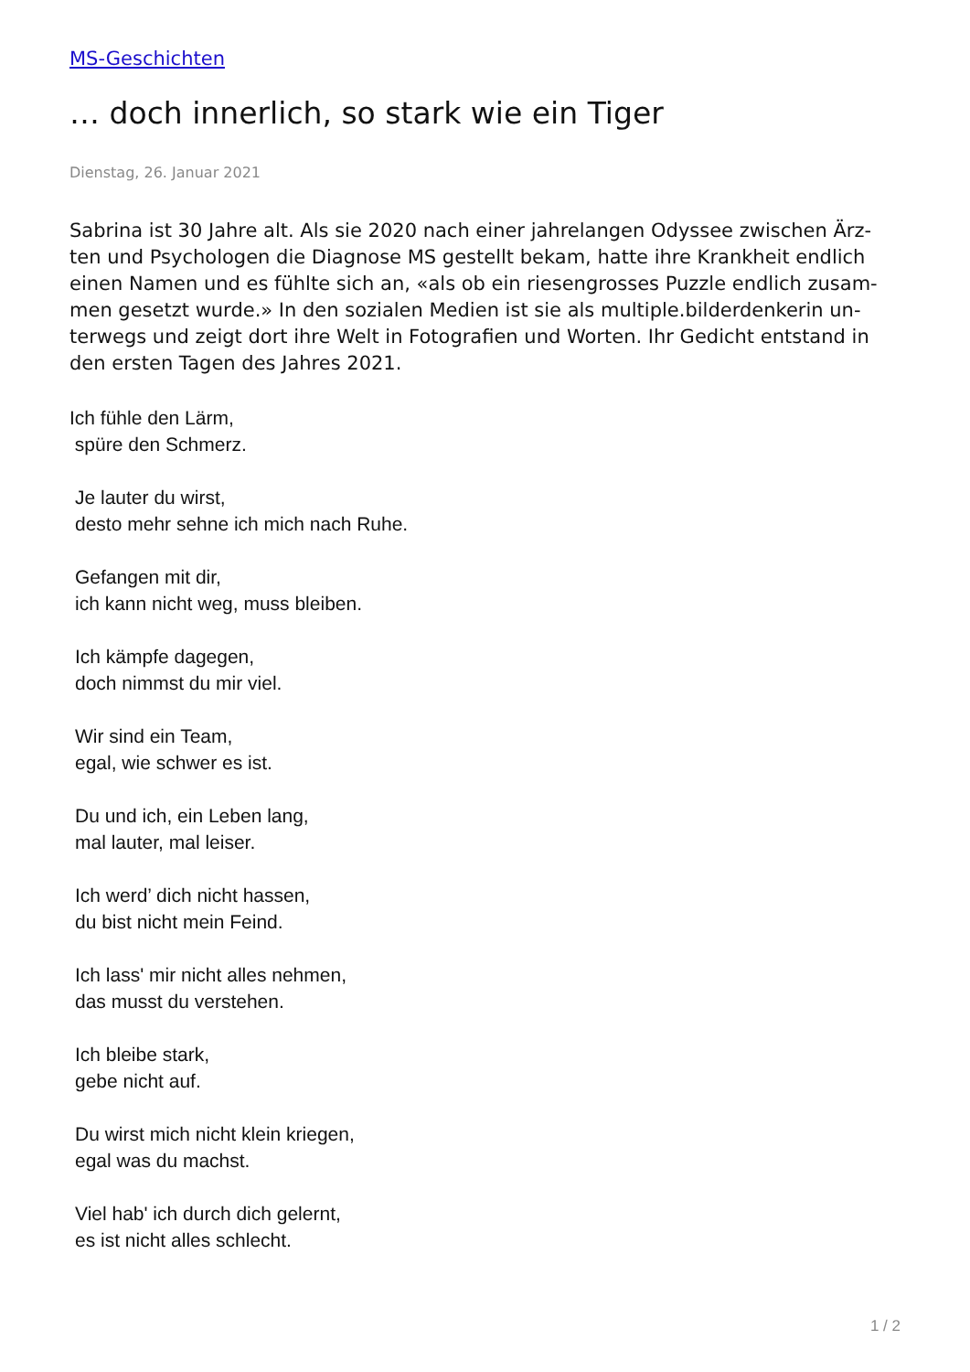MS-Geschichten
… doch innerlich, so stark wie ein Tiger
Dienstag, 26. Januar 2021
Sabrina ist 30 Jahre alt. Als sie 2020 nach einer jahrelangen Odyssee zwischen Ärz-ten und Psychologen die Diagnose MS gestellt bekam, hatte ihre Krankheit endlich einen Namen und es fühlte sich an, «als ob ein riesengrosses Puzzle endlich zusam-men gesetzt wurde.» In den sozialen Medien ist sie als multiple.bilderdenkerin un-terwegs und zeigt dort ihre Welt in Fotografien und Worten. Ihr Gedicht entstand in den ersten Tagen des Jahres 2021.
Ich fühle den Lärm,
spüre den Schmerz.
Je lauter du wirst,
desto mehr sehne ich mich nach Ruhe.
Gefangen mit dir,
ich kann nicht weg, muss bleiben.
Ich kämpfe dagegen,
doch nimmst du mir viel.
Wir sind ein Team,
egal, wie schwer es ist.
Du und ich, ein Leben lang,
mal lauter, mal leiser.
Ich werd’ dich nicht hassen,
du bist nicht mein Feind.
Ich lass' mir nicht alles nehmen,
das musst du verstehen.
Ich bleibe stark,
gebe nicht auf.
Du wirst mich nicht klein kriegen,
egal was du machst.
Viel hab' ich durch dich gelernt,
es ist nicht alles schlecht.
1 / 2